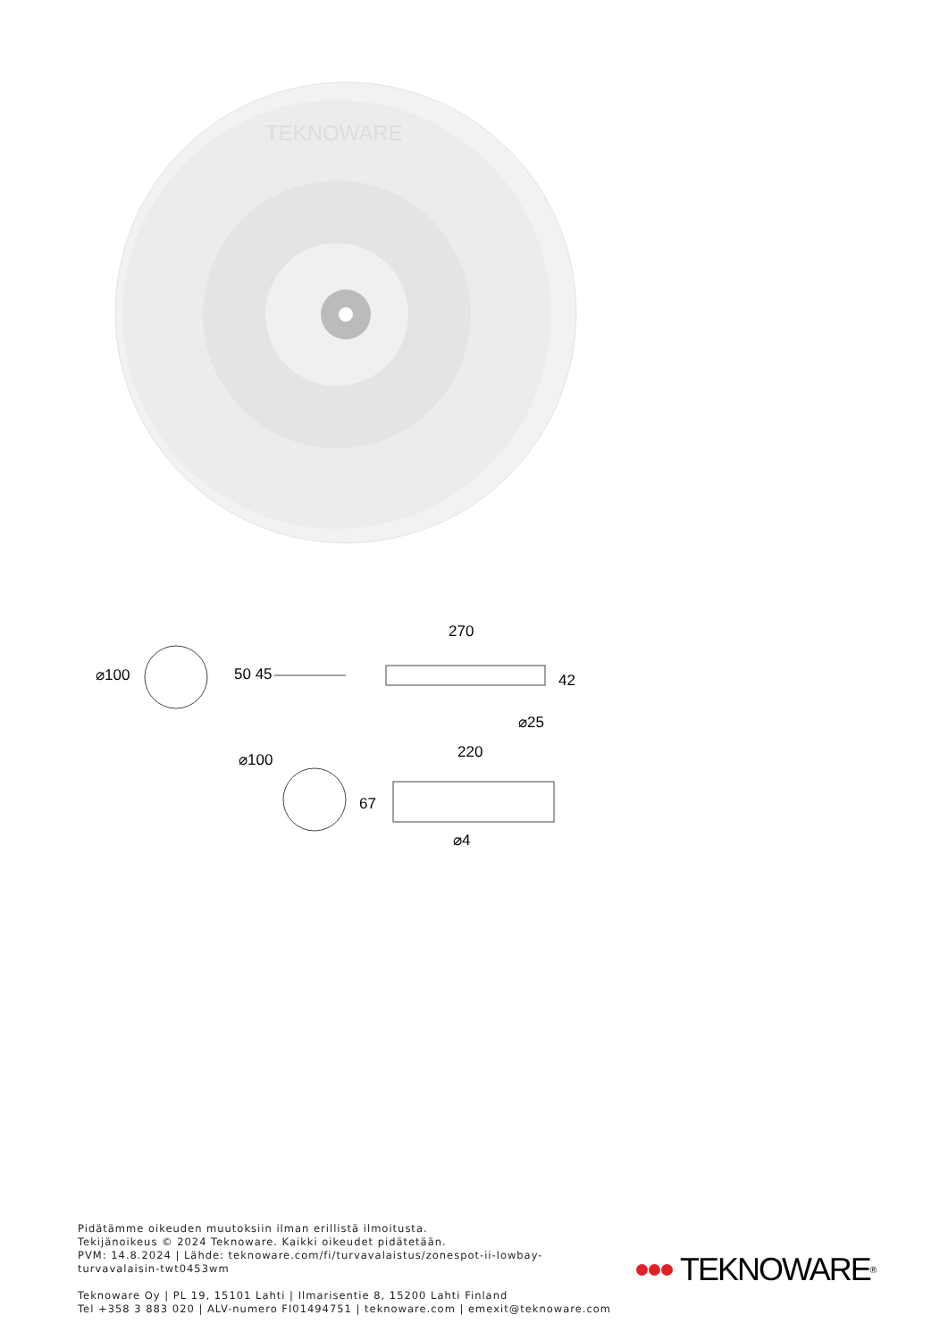TEKNOWARE
⌀100 50 45
270
42
⌀25
⌀100 220
67
⌀4
Pidätämme oikeuden muutoksiin ilman erillistä ilmoitusta.
Tekijänoikeus © 2024 Teknoware. Kaikki oikeudet pidätetään.
PVM: 14.8.2024 | Lähde: teknoware.com/fi/turvavalaistus/zonespot-ii-lowbay-turvavalaisin-twt0453wm
Teknoware Oy | PL 19, 15101 Lahti | Ilmarisentie 8, 15200 Lahti Finland
Tel +358 3 883 020 | ALV-numero FI01494751 | teknoware.com | emexit@teknoware.com
TEKNOWARE<sup>®</sup>